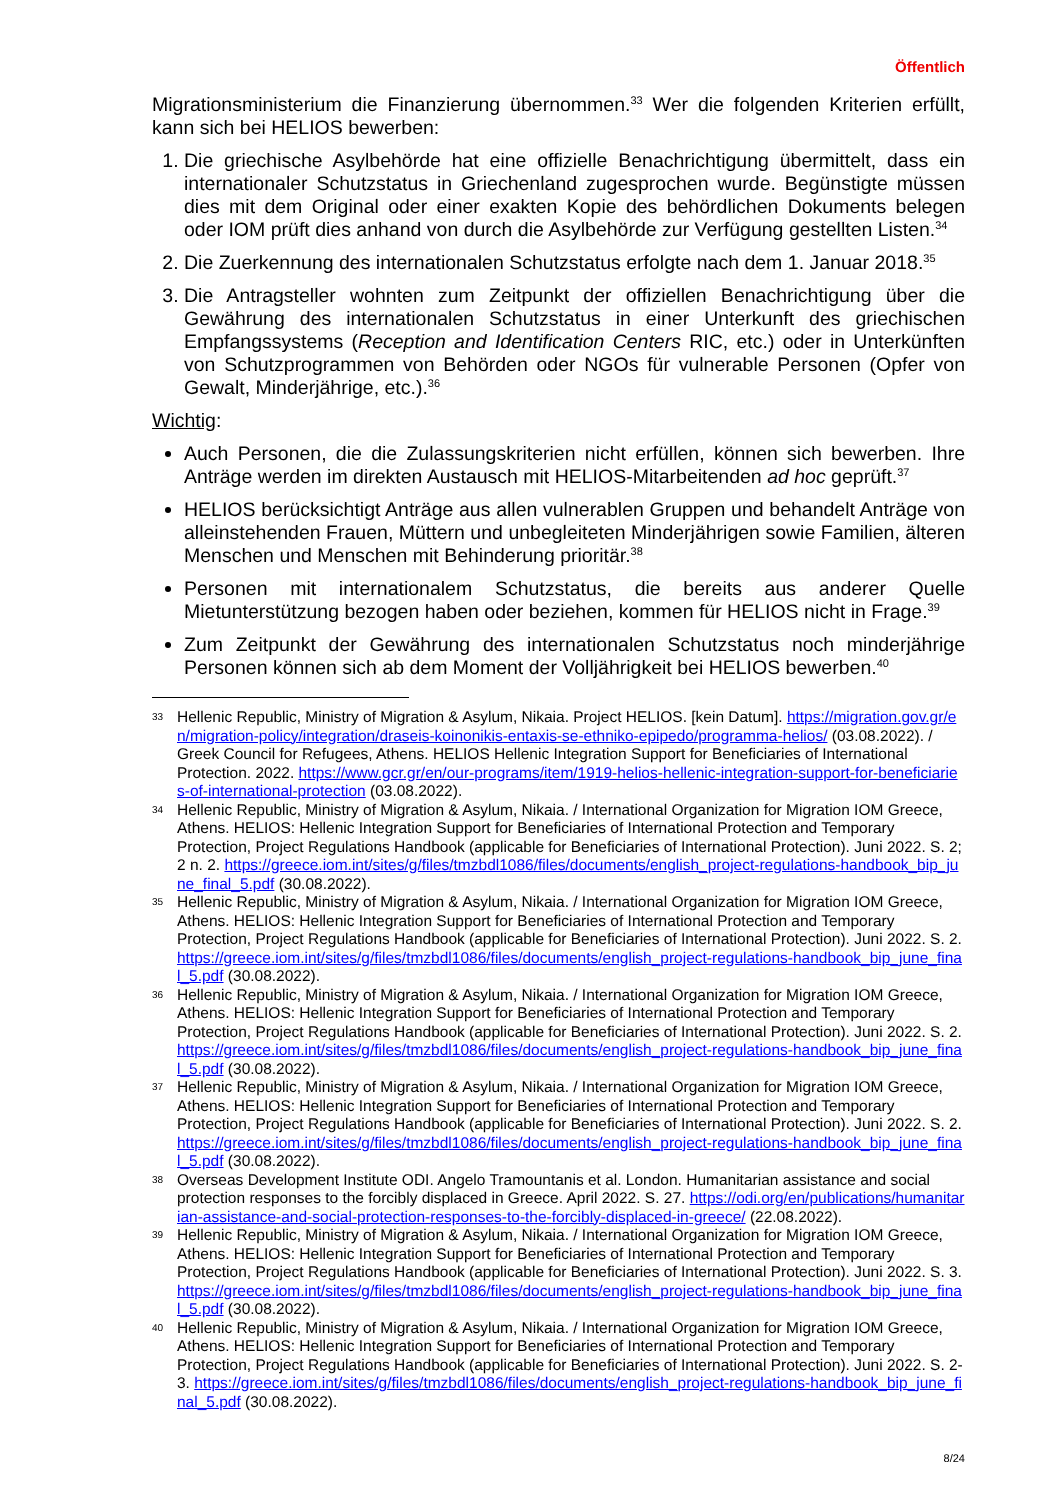Öffentlich
Migrationsministerium die Finanzierung übernommen.<sup>33</sup> Wer die folgenden Kriterien erfüllt, kann sich bei HELIOS bewerben:
1. Die griechische Asylbehörde hat eine offizielle Benachrichtigung übermittelt, dass ein internationaler Schutzstatus in Griechenland zugesprochen wurde. Begünstigte müssen dies mit dem Original oder einer exakten Kopie des behördlichen Dokuments belegen oder IOM prüft dies anhand von durch die Asylbehörde zur Verfügung gestellten Listen.<sup>34</sup>
2. Die Zuerkennung des internationalen Schutzstatus erfolgte nach dem 1. Januar 2018.<sup>35</sup>
3. Die Antragsteller wohnten zum Zeitpunkt der offiziellen Benachrichtigung über die Gewährung des internationalen Schutzstatus in einer Unterkunft des griechischen Empfangssystems (Reception and Identification Centers RIC, etc.) oder in Unterkünften von Schutzprogrammen von Behörden oder NGOs für vulnerable Personen (Opfer von Gewalt, Minderjährige, etc.).<sup>36</sup>
Wichtig:
Auch Personen, die die Zulassungskriterien nicht erfüllen, können sich bewerben. Ihre Anträge werden im direkten Austausch mit HELIOS-Mitarbeitenden ad hoc geprüft.<sup>37</sup>
HELIOS berücksichtigt Anträge aus allen vulnerablen Gruppen und behandelt Anträge von alleinstehenden Frauen, Müttern und unbegleiteten Minderjährigen sowie Familien, älteren Menschen und Menschen mit Behinderung prioritär.<sup>38</sup>
Personen mit internationalem Schutzstatus, die bereits aus anderer Quelle Mietunterstützung bezogen haben oder beziehen, kommen für HELIOS nicht in Frage.<sup>39</sup>
Zum Zeitpunkt der Gewährung des internationalen Schutzstatus noch minderjährige Personen können sich ab dem Moment der Volljährigkeit bei HELIOS bewerben.<sup>40</sup>
33 Hellenic Republic, Ministry of Migration & Asylum, Nikaia. Project HELIOS. [kein Datum]. https://migration.gov.gr/en/migration-policy/integration/draseis-koinonikis-entaxis-se-ethniko-epipedo/programma-helios/ (03.08.2022). / Greek Council for Refugees, Athens. HELIOS Hellenic Integration Support for Beneficiaries of International Protection. 2022. https://www.gcr.gr/en/our-programs/item/1919-helios-hellenic-integration-support-for-beneficiaries-of-international-protection (03.08.2022).
34 Hellenic Republic, Ministry of Migration & Asylum, Nikaia. / International Organization for Migration IOM Greece, Athens. HELIOS: Hellenic Integration Support for Beneficiaries of International Protection and Temporary Protection, Project Regulations Handbook (applicable for Beneficiaries of International Protection). Juni 2022. S. 2; 2 n. 2. https://greece.iom.int/sites/g/files/tmzbdl1086/files/documents/english_project-regulations-handbook_bip_june_final_5.pdf (30.08.2022).
35 Hellenic Republic, Ministry of Migration & Asylum, Nikaia. / International Organization for Migration IOM Greece, Athens. HELIOS: Hellenic Integration Support for Beneficiaries of International Protection and Temporary Protection, Project Regulations Handbook (applicable for Beneficiaries of International Protection). Juni 2022. S. 2. https://greece.iom.int/sites/g/files/tmzbdl1086/files/documents/english_project-regulations-handbook_bip_june_final_5.pdf (30.08.2022).
36 Hellenic Republic, Ministry of Migration & Asylum, Nikaia. / International Organization for Migration IOM Greece, Athens. HELIOS: Hellenic Integration Support for Beneficiaries of International Protection and Temporary Protection, Project Regulations Handbook (applicable for Beneficiaries of International Protection). Juni 2022. S. 2. https://greece.iom.int/sites/g/files/tmzbdl1086/files/documents/english_project-regulations-handbook_bip_june_final_5.pdf (30.08.2022).
37 Hellenic Republic, Ministry of Migration & Asylum, Nikaia. / International Organization for Migration IOM Greece, Athens. HELIOS: Hellenic Integration Support for Beneficiaries of International Protection and Temporary Protection, Project Regulations Handbook (applicable for Beneficiaries of International Protection). Juni 2022. S. 2. https://greece.iom.int/sites/g/files/tmzbdl1086/files/documents/english_project-regulations-handbook_bip_june_final_5.pdf (30.08.2022).
38 Overseas Development Institute ODI. Angelo Tramountanis et al. London. Humanitarian assistance and social protection responses to the forcibly displaced in Greece. April 2022. S. 27. https://odi.org/en/publications/humanitarian-assistance-and-social-protection-responses-to-the-forcibly-displaced-in-greece/ (22.08.2022).
39 Hellenic Republic, Ministry of Migration & Asylum, Nikaia. / International Organization for Migration IOM Greece, Athens. HELIOS: Hellenic Integration Support for Beneficiaries of International Protection and Temporary Protection, Project Regulations Handbook (applicable for Beneficiaries of International Protection). Juni 2022. S. 3. https://greece.iom.int/sites/g/files/tmzbdl1086/files/documents/english_project-regulations-handbook_bip_june_final_5.pdf (30.08.2022).
40 Hellenic Republic, Ministry of Migration & Asylum, Nikaia. / International Organization for Migration IOM Greece, Athens. HELIOS: Hellenic Integration Support for Beneficiaries of International Protection and Temporary Protection, Project Regulations Handbook (applicable for Beneficiaries of International Protection). Juni 2022. S. 2-3. https://greece.iom.int/sites/g/files/tmzbdl1086/files/documents/english_project-regulations-handbook_bip_june_final_5.pdf (30.08.2022).
8/24